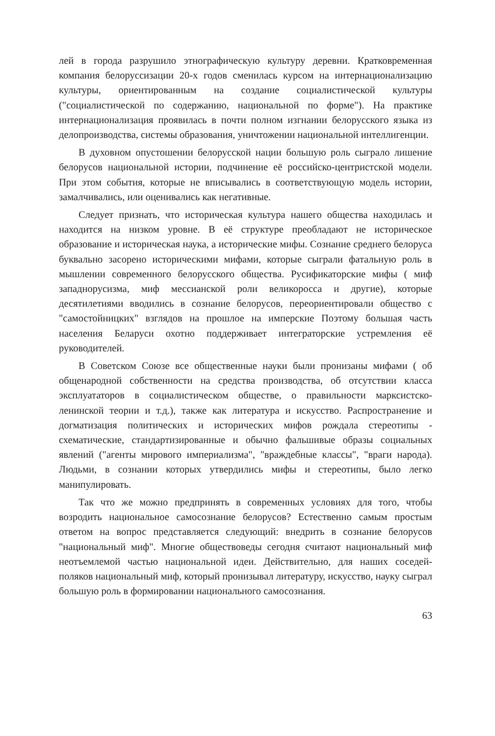лей в города разрушило этнографическую культуру деревни. Кратковременная компания белоруссизации 20-х годов сменилась курсом на интернационализацию культуры, ориентированным на создание социалистической культуры ("социалистической по содержанию, национальной по форме"). На практике интернационализация проявилась в почти полном изгнании белорусского языка из делопроизводства, системы образования, уничтожении национальной интеллигенции.
В духовном опустошении белорусской нации большую роль сыграло лишение белорусов национальной истории, подчинение её российско-центристской модели. При этом события, которые не вписывались в соответствующую модель истории, замалчивались, или оценивались как негативные.
Следует признать, что историческая культура нашего общества находилась и находится на низком уровне. В её структуре преобладают не историческое образование и историческая наука, а исторические мифы. Сознание среднего белоруса буквально засорено историческими мифами, которые сыграли фатальную роль в мышлении современного белорусского общества. Русификаторские мифы ( миф западнорусизма, миф мессианской роли великоросса и другие), которые десятилетиями вводились в сознание белорусов, переориентировали общество с "самостойницких" взглядов на прошлое на имперские Поэтому большая часть населения Беларуси охотно поддерживает интеграторские устремления её руководителей.
В Советском Союзе все общественные науки были пронизаны мифами ( об общенародной собственности на средства производства, об отсутствии класса эксплуататоров в социалистическом обществе, о правильности марксистско-ленинской теории и т.д.), также как литература и искусство. Распространение и догматизация политических и исторических мифов рождала стереотипы - схематические, стандартизированные и обычно фальшивые образы социальных явлений ("агенты мирового империализма", "враждебные классы", "враги народа). Людьми, в сознании которых утвердились мифы и стереотипы, было легко манипулировать.
Так что же можно предпринять в современных условиях для того, чтобы возродить национальное самосознание белорусов? Естественно самым простым ответом на вопрос представляется следующий: внедрить в сознание белорусов "национальный миф". Многие обществоведы сегодня считают национальный миф неотъемлемой частью национальной идеи. Действительно, для наших соседей-поляков национальный миф, который пронизывал литературу, искусство, науку сыграл большую роль в формировании национального самосознания.
63